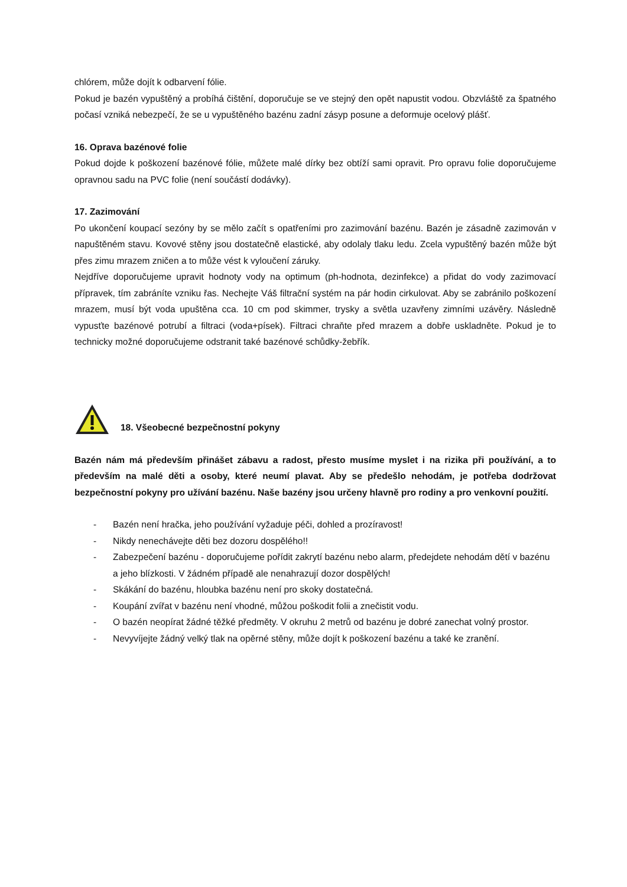chlórem, může dojít k odbarvení fólie.
Pokud je bazén vypuštěný a probíhá čištění, doporučuje se ve stejný den opět napustit vodou. Obzvláště za špatného počasí vzniká nebezpečí, že se u vypuštěného bazénu zadní zásyp posune a deformuje ocelový plášť.
16. Oprava bazénové folie
Pokud dojde k poškození bazénové fólie, můžete malé dírky bez obtíží sami opravit. Pro opravu folie doporučujeme opravnou sadu na PVC folie (není součástí dodávky).
17. Zazimování
Po ukončení koupací sezóny by se mělo začít s opatřeními pro zazimování bazénu. Bazén je zásadně zazimován v napuštěném stavu. Kovové stěny jsou dostatečně elastické, aby odolaly tlaku ledu. Zcela vypuštěný bazén může být přes zimu mrazem zničen a to může vést k vyloučení záruky.
Nejdříve doporučujeme upravit hodnoty vody na optimum (ph-hodnota, dezinfekce) a přidat do vody zazimovací přípravek, tím zabráníte vzniku řas. Nechejte Váš filtrační systém na pár hodin cirkulovat. Aby se zabránilo poškození mrazem, musí být voda upuštěna cca. 10 cm pod skimmer, trysky a světla uzavřeny zimními uzávěry. Následně vypusťte bazénové potrubí a filtraci (voda+písek). Filtraci chraňte před mrazem a dobře uskladněte. Pokud je to technicky možné doporučujeme odstranit také bazénové schůdky-žebřík.
18. Všeobecné bezpečnostní pokyny
Bazén nám má především přinášet zábavu a radost, přesto musíme myslet i na rizika při používání, a to především na malé děti a osoby, které neumí plavat. Aby se předešlo nehodám, je potřeba dodržovat bezpečnostní pokyny pro užívání bazénu. Naše bazény jsou určeny hlavně pro rodiny a pro venkovní použití.
- Bazén není hračka, jeho používání vyžaduje péči, dohled a prozíravost!
- Nikdy nenechávejte děti bez dozoru dospělého!!
- Zabezpečení bazénu - doporučujeme pořídit zakrytí bazénu nebo alarm, předejdete nehodám dětí v bazénu a jeho blízkosti. V žádném případě ale nenahrazují dozor dospělých!
- Skákání do bazénu, hloubka bazénu není pro skoky dostatečná.
- Koupání zvířat v bazénu není vhodné, můžou poškodit folii a znečistit vodu.
- O bazén neopírat žádné těžké předměty. V okruhu 2 metrů od bazénu je dobré zanechat volný prostor.
- Nevyvíjejte žádný velký tlak na opěrné stěny, může dojít k poškození bazénu a také ke zranění.